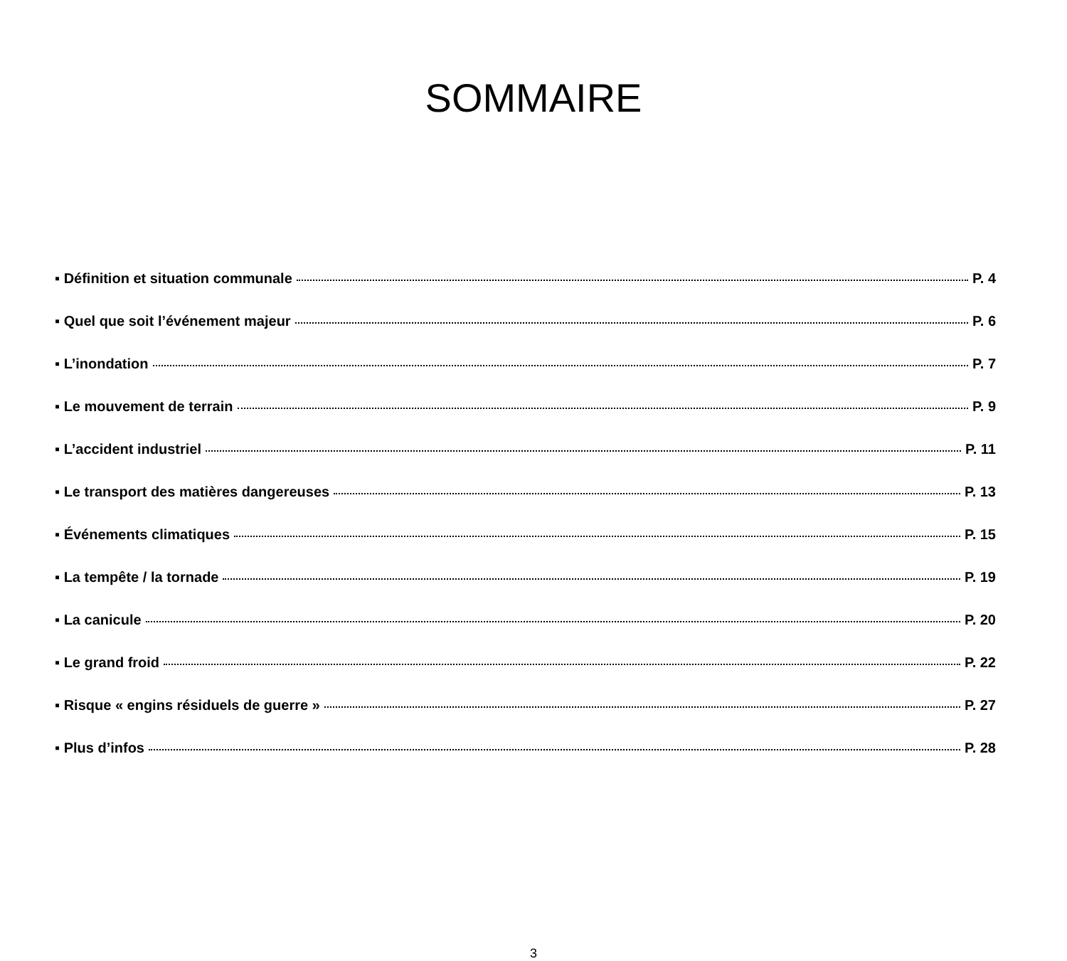SOMMAIRE
▪ Définition et situation communale P. 4
▪ Quel que soit l’événement majeur P. 6
▪ L’inondation P. 7
▪ Le mouvement de terrain P. 9
▪ L’accident industriel P. 11
▪ Le transport des matières dangereuses P. 13
▪ Événements climatiques P. 15
▪ La tempête / la tornade P. 19
▪ La canicule P. 20
▪ Le grand froid P. 22
▪ Risque « engins résiduels de guerre » P. 27
▪ Plus d’infos P. 28
3